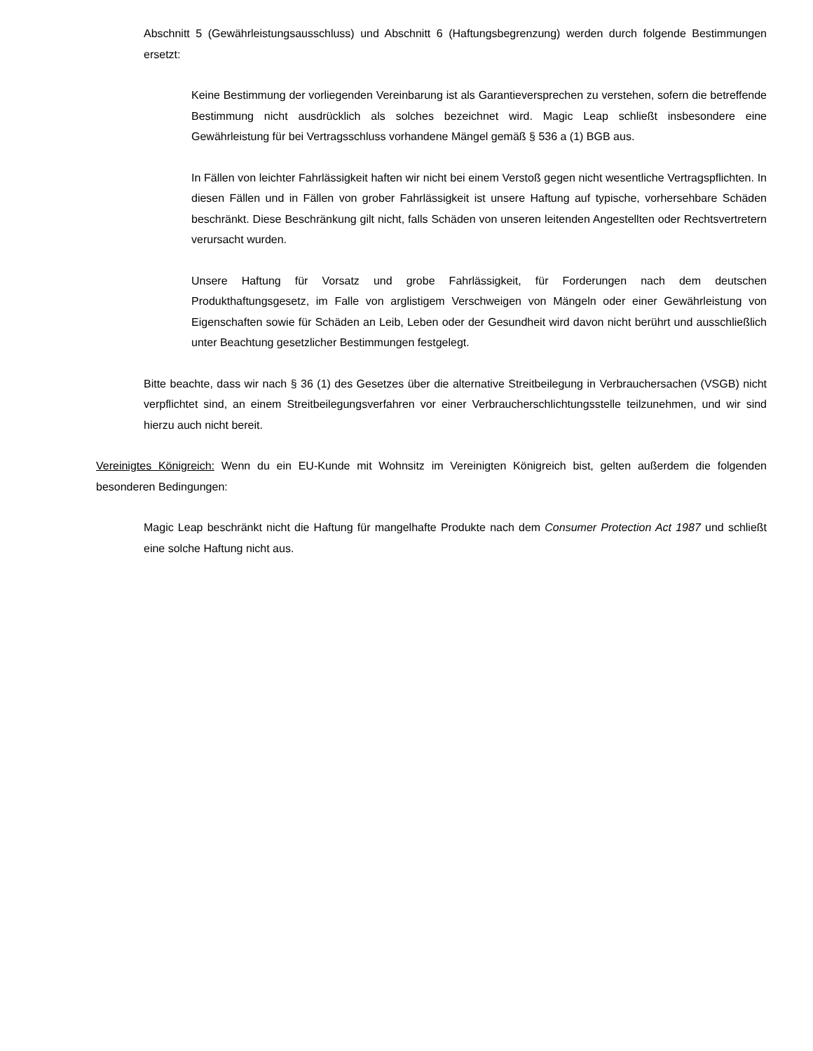Abschnitt 5 (Gewährleistungsausschluss) und Abschnitt 6 (Haftungsbegrenzung) werden durch folgende Bestimmungen ersetzt:
Keine Bestimmung der vorliegenden Vereinbarung ist als Garantieversprechen zu verstehen, sofern die betreffende Bestimmung nicht ausdrücklich als solches bezeichnet wird. Magic Leap schließt insbesondere eine Gewährleistung für bei Vertragsschluss vorhandene Mängel gemäß § 536 a (1) BGB aus.
In Fällen von leichter Fahrlässigkeit haften wir nicht bei einem Verstoß gegen nicht wesentliche Vertragspflichten. In diesen Fällen und in Fällen von grober Fahrlässigkeit ist unsere Haftung auf typische, vorhersehbare Schäden beschränkt. Diese Beschränkung gilt nicht, falls Schäden von unseren leitenden Angestellten oder Rechtsvertretern verursacht wurden.
Unsere Haftung für Vorsatz und grobe Fahrlässigkeit, für Forderungen nach dem deutschen Produkthaftungsgesetz, im Falle von arglistigem Verschweigen von Mängeln oder einer Gewährleistung von Eigenschaften sowie für Schäden an Leib, Leben oder der Gesundheit wird davon nicht berührt und ausschließlich unter Beachtung gesetzlicher Bestimmungen festgelegt.
Bitte beachte, dass wir nach § 36 (1) des Gesetzes über die alternative Streitbeilegung in Verbrauchersachen (VSGB) nicht verpflichtet sind, an einem Streitbeilegungsverfahren vor einer Verbraucherschlichtungsstelle teilzunehmen, und wir sind hierzu auch nicht bereit.
Vereinigtes Königreich: Wenn du ein EU-Kunde mit Wohnsitz im Vereinigten Königreich bist, gelten außerdem die folgenden besonderen Bedingungen:
Magic Leap beschränkt nicht die Haftung für mangelhafte Produkte nach dem Consumer Protection Act 1987 und schließt eine solche Haftung nicht aus.